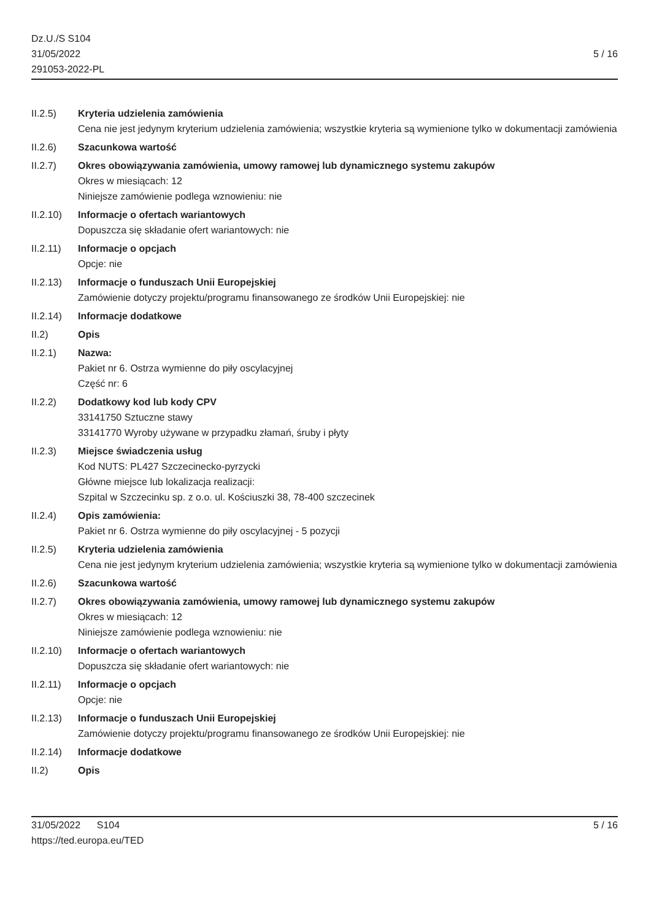Dz.U./S S104
31/05/2022
291053-2022-PL
5 / 16
II.2.5) Kryteria udzielenia zamówienia
Cena nie jest jedynym kryterium udzielenia zamówienia; wszystkie kryteria są wymienione tylko w dokumentacji zamówienia
II.2.6) Szacunkowa wartość
II.2.7) Okres obowiązywania zamówienia, umowy ramowej lub dynamicznego systemu zakupów
Okres w miesiącach: 12
Niniejsze zamówienie podlega wznowieniu: nie
II.2.10)
Informacje o ofertach wariantowych
Dopuszcza się składanie ofert wariantowych: nie
II.2.11)
Informacje o opcjach
Opcje: nie
II.2.13)
Informacje o funduszach Unii Europejskiej
Zamówienie dotyczy projektu/programu finansowanego ze środków Unii Europejskiej: nie
II.2.14)
Informacje dodatkowe
II.2) Opis
II.2.1) Nazwa:
Pakiet nr 6. Ostrza wymienne do piły oscylacyjnej
Część nr: 6
II.2.2) Dodatkowy kod lub kody CPV
33141750 Sztuczne stawy
33141770 Wyroby używane w przypadku złamań, śruby i płyty
II.2.3) Miejsce świadczenia usług
Kod NUTS: PL427 Szczecinecko-pyrzycki
Główne miejsce lub lokalizacja realizacji:
Szpital w Szczecinku sp. z o.o. ul. Kościuszki 38, 78-400 szczecinek
II.2.4) Opis zamówienia:
Pakiet nr 6. Ostrza wymienne do piły oscylacyjnej - 5 pozycji
II.2.5) Kryteria udzielenia zamówienia
Cena nie jest jedynym kryterium udzielenia zamówienia; wszystkie kryteria są wymienione tylko w dokumentacji zamówienia
II.2.6) Szacunkowa wartość
II.2.7) Okres obowiązywania zamówienia, umowy ramowej lub dynamicznego systemu zakupów
Okres w miesiącach: 12
Niniejsze zamówienie podlega wznowieniu: nie
II.2.10)
Informacje o ofertach wariantowych
Dopuszcza się składanie ofert wariantowych: nie
II.2.11)
Informacje o opcjach
Opcje: nie
II.2.13)
Informacje o funduszach Unii Europejskiej
Zamówienie dotyczy projektu/programu finansowanego ze środków Unii Europejskiej: nie
II.2.14)
Informacje dodatkowe
II.2) Opis
31/05/2022 S104
https://ted.europa.eu/TED
5 / 16